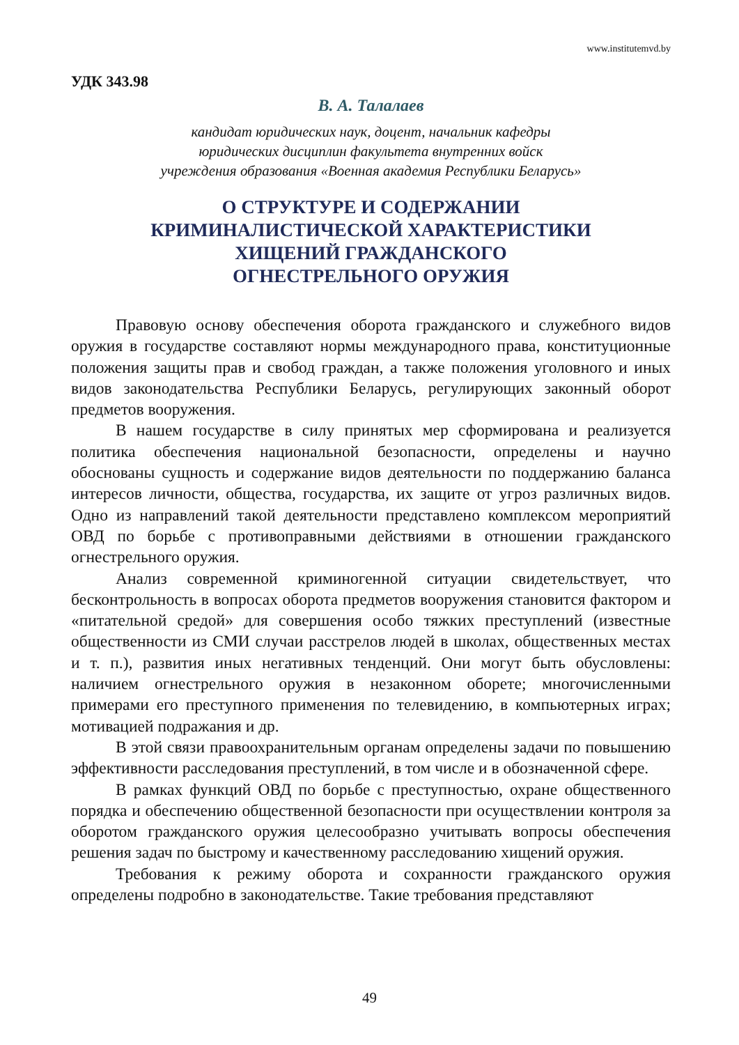www.institutemvd.by
УДК 343.98
В. А. Талалаев
кандидат юридических наук, доцент, начальник кафедры
юридических дисциплин факультета внутренних войск
учреждения образования «Военная академия Республики Беларусь»
О СТРУКТУРЕ И СОДЕРЖАНИИ
КРИМИНАЛИСТИЧЕСКОЙ ХАРАКТЕРИСТИКИ
ХИЩЕНИЙ ГРАЖДАНСКОГО
ОГНЕСТРЕЛЬНОГО ОРУЖИЯ
Правовую основу обеспечения оборота гражданского и служебного видов оружия в государстве составляют нормы международного права, конституционные положения защиты прав и свобод граждан, а также положения уголовного и иных видов законодательства Республики Беларусь, регулирующих законный оборот предметов вооружения.
В нашем государстве в силу принятых мер сформирована и реализуется политика обеспечения национальной безопасности, определены и научно обоснованы сущность и содержание видов деятельности по поддержанию баланса интересов личности, общества, государства, их защите от угроз различных видов. Одно из направлений такой деятельности представлено комплексом мероприятий ОВД по борьбе с противоправными действиями в отношении гражданского огнестрельного оружия.
Анализ современной криминогенной ситуации свидетельствует, что бесконтрольность в вопросах оборота предметов вооружения становится фактором и «питательной средой» для совершения особо тяжких преступлений (известные общественности из СМИ случаи расстрелов людей в школах, общественных местах и т. п.), развития иных негативных тенденций. Они могут быть обусловлены: наличием огнестрельного оружия в незаконном оборете; многочисленными примерами его преступного применения по телевидению, в компьютерных играх; мотивацией подражания и др.
В этой связи правоохранительным органам определены задачи по повышению эффективности расследования преступлений, в том числе и в обозначенной сфере.
В рамках функций ОВД по борьбе с преступностью, охране общественного порядка и обеспечению общественной безопасности при осуществлении контроля за оборотом гражданского оружия целесообразно учитывать вопросы обеспечения решения задач по быстрому и качественному расследованию хищений оружия.
Требования к режиму оборота и сохранности гражданского оружия определены подробно в законодательстве. Такие требования представляют
49